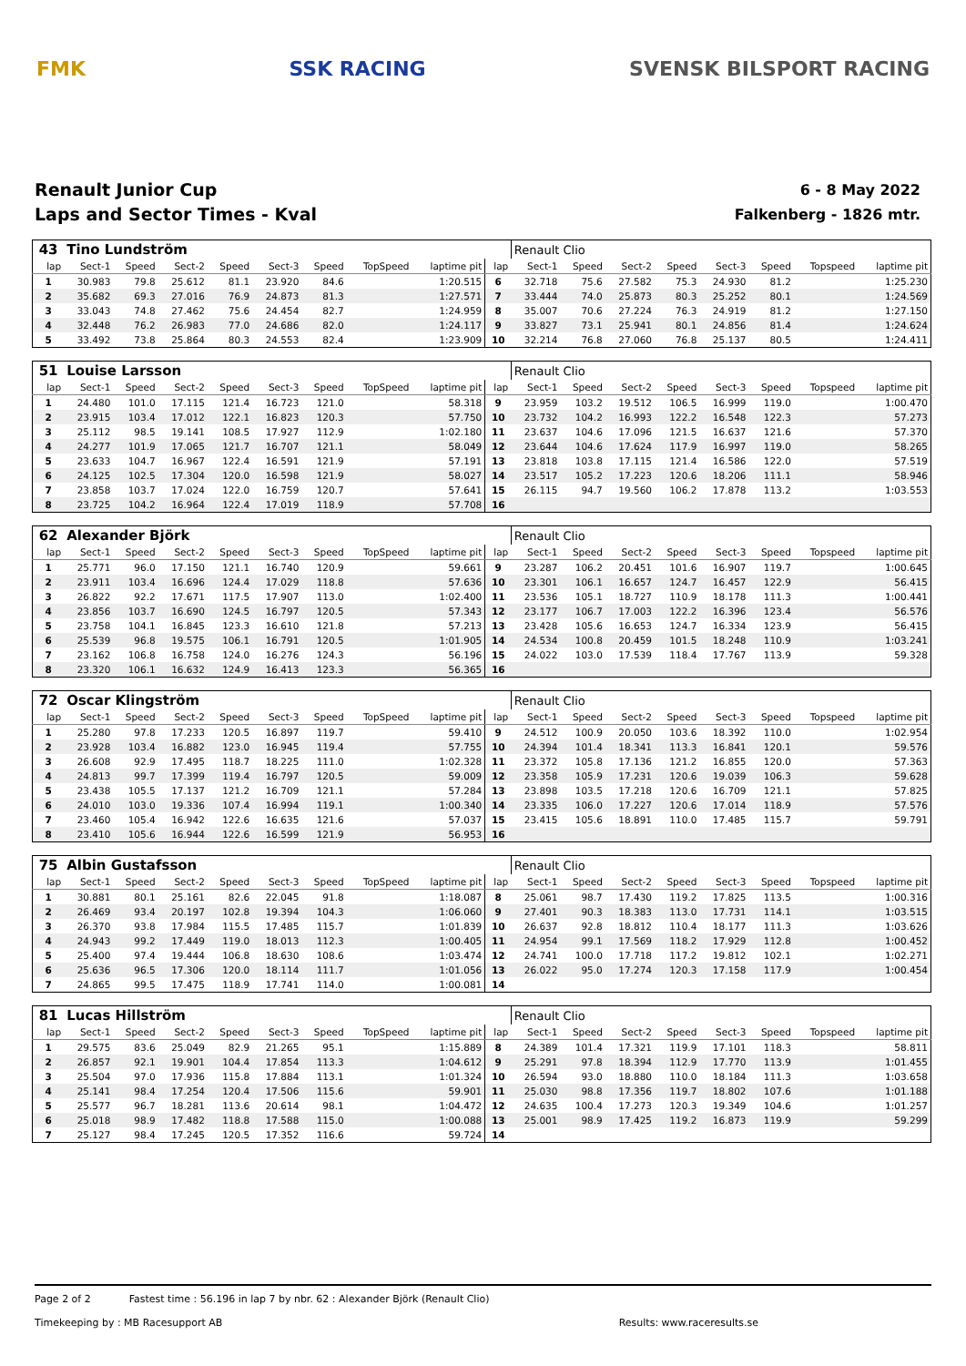FMK SSK RACING SVENSK BILSPORT RACING
Renault Junior Cup
Laps and Sector Times - Kval
6 - 8 May 2022
Falkenberg - 1826 mtr.
| 43 | Tino Lundström | | | | | | | | | Renault Clio | | | | | | | |
| lap | Sect-1 | Speed | Sect-2 | Speed | Sect-3 | Speed | TopSpeed | laptime pit | lap | Sect-1 | Speed | Sect-2 | Speed | Sect-3 | Speed | Topspeed | laptime pit |
| 1 | 30.983 | 79.8 | 25.612 | 81.1 | 23.920 | 84.6 | | 1:20.515 | 6 | 32.718 | 75.6 | 27.582 | 75.3 | 24.930 | 81.2 | | 1:25.230 |
| 2 | 35.682 | 69.3 | 27.016 | 76.9 | 24.873 | 81.3 | | 1:27.571 | 7 | 33.444 | 74.0 | 25.873 | 80.3 | 25.252 | 80.1 | | 1:24.569 |
| 3 | 33.043 | 74.8 | 27.462 | 75.6 | 24.454 | 82.7 | | 1:24.959 | 8 | 35.007 | 70.6 | 27.224 | 76.3 | 24.919 | 81.2 | | 1:27.150 |
| 4 | 32.448 | 76.2 | 26.983 | 77.0 | 24.686 | 82.0 | | 1:24.117 | 9 | 33.827 | 73.1 | 25.941 | 80.1 | 24.856 | 81.4 | | 1:24.624 |
| 5 | 33.492 | 73.8 | 25.864 | 80.3 | 24.553 | 82.4 | | 1:23.909 | 10 | 32.214 | 76.8 | 27.060 | 76.8 | 25.137 | 80.5 | | 1:24.411 |
| 51 | Louise Larsson | | | | | | | | | Renault Clio | | | | | | | |
| lap | Sect-1 | Speed | Sect-2 | Speed | Sect-3 | Speed | TopSpeed | laptime pit | lap | Sect-1 | Speed | Sect-2 | Speed | Sect-3 | Speed | Topspeed | laptime pit |
| 1 | 24.480 | 101.0 | 17.115 | 121.4 | 16.723 | 121.0 | | 58.318 | 9 | 23.959 | 103.2 | 19.512 | 106.5 | 16.999 | 119.0 | | 1:00.470 |
| 2 | 23.915 | 103.4 | 17.012 | 122.1 | 16.823 | 120.3 | | 57.750 | 10 | 23.732 | 104.2 | 16.993 | 122.2 | 16.548 | 122.3 | | 57.273 |
| 3 | 25.112 | 98.5 | 19.141 | 108.5 | 17.927 | 112.9 | | 1:02.180 | 11 | 23.637 | 104.6 | 17.096 | 121.5 | 16.637 | 121.6 | | 57.370 |
| 4 | 24.277 | 101.9 | 17.065 | 121.7 | 16.707 | 121.1 | | 58.049 | 12 | 23.644 | 104.6 | 17.624 | 117.9 | 16.997 | 119.0 | | 58.265 |
| 5 | 23.633 | 104.7 | 16.967 | 122.4 | 16.591 | 121.9 | | 57.191 | 13 | 23.818 | 103.8 | 17.115 | 121.4 | 16.586 | 122.0 | | 57.519 |
| 6 | 24.125 | 102.5 | 17.304 | 120.0 | 16.598 | 121.9 | | 58.027 | 14 | 23.517 | 105.2 | 17.223 | 120.6 | 18.206 | 111.1 | | 58.946 |
| 7 | 23.858 | 103.7 | 17.024 | 122.0 | 16.759 | 120.7 | | 57.641 | 15 | 26.115 | 94.7 | 19.560 | 106.2 | 17.878 | 113.2 | | 1:03.553 |
| 8 | 23.725 | 104.2 | 16.964 | 122.4 | 17.019 | 118.9 | | 57.708 | 16 | | | | | | | | |
| 62 | Alexander Björk | | | | | | | | | Renault Clio | | | | | | | |
| lap | Sect-1 | Speed | Sect-2 | Speed | Sect-3 | Speed | TopSpeed | laptime pit | lap | Sect-1 | Speed | Sect-2 | Speed | Sect-3 | Speed | Topspeed | laptime pit |
| 1 | 25.771 | 96.0 | 17.150 | 121.1 | 16.740 | 120.9 | | 59.661 | 9 | 23.287 | 106.2 | 20.451 | 101.6 | 16.907 | 119.7 | | 1:00.645 |
| 2 | 23.911 | 103.4 | 16.696 | 124.4 | 17.029 | 118.8 | | 57.636 | 10 | 23.301 | 106.1 | 16.657 | 124.7 | 16.457 | 122.9 | | 56.415 |
| 3 | 26.822 | 92.2 | 17.671 | 117.5 | 17.907 | 113.0 | | 1:02.400 | 11 | 23.536 | 105.1 | 18.727 | 110.9 | 18.178 | 111.3 | | 1:00.441 |
| 4 | 23.856 | 103.7 | 16.690 | 124.5 | 16.797 | 120.5 | | 57.343 | 12 | 23.177 | 106.7 | 17.003 | 122.2 | 16.396 | 123.4 | | 56.576 |
| 5 | 23.758 | 104.1 | 16.845 | 123.3 | 16.610 | 121.8 | | 57.213 | 13 | 23.428 | 105.6 | 16.653 | 124.7 | 16.334 | 123.9 | | 56.415 |
| 6 | 25.539 | 96.8 | 19.575 | 106.1 | 16.791 | 120.5 | | 1:01.905 | 14 | 24.534 | 100.8 | 20.459 | 101.5 | 18.248 | 110.9 | | 1:03.241 |
| 7 | 23.162 | 106.8 | 16.758 | 124.0 | 16.276 | 124.3 | | 56.196 | 15 | 24.022 | 103.0 | 17.539 | 118.4 | 17.767 | 113.9 | | 59.328 |
| 8 | 23.320 | 106.1 | 16.632 | 124.9 | 16.413 | 123.3 | | 56.365 | 16 | | | | | | | | |
| 72 | Oscar Klingström | | | | | | | | | Renault Clio | | | | | | | |
| lap | Sect-1 | Speed | Sect-2 | Speed | Sect-3 | Speed | TopSpeed | laptime pit | lap | Sect-1 | Speed | Sect-2 | Speed | Sect-3 | Speed | Topspeed | laptime pit |
| 1 | 25.280 | 97.8 | 17.233 | 120.5 | 16.897 | 119.7 | | 59.410 | 9 | 24.512 | 100.9 | 20.050 | 103.6 | 18.392 | 110.0 | | 1:02.954 |
| 2 | 23.928 | 103.4 | 16.882 | 123.0 | 16.945 | 119.4 | | 57.755 | 10 | 24.394 | 101.4 | 18.341 | 113.3 | 16.841 | 120.1 | | 59.576 |
| 3 | 26.608 | 92.9 | 17.495 | 118.7 | 18.225 | 111.0 | | 1:02.328 | 11 | 23.372 | 105.8 | 17.136 | 121.2 | 16.855 | 120.0 | | 57.363 |
| 4 | 24.813 | 99.7 | 17.399 | 119.4 | 16.797 | 120.5 | | 59.009 | 12 | 23.358 | 105.9 | 17.231 | 120.6 | 19.039 | 106.3 | | 59.628 |
| 5 | 23.438 | 105.5 | 17.137 | 121.2 | 16.709 | 121.1 | | 57.284 | 13 | 23.898 | 103.5 | 17.218 | 120.6 | 16.709 | 121.1 | | 57.825 |
| 6 | 24.010 | 103.0 | 19.336 | 107.4 | 16.994 | 119.1 | | 1:00.340 | 14 | 23.335 | 106.0 | 17.227 | 120.6 | 17.014 | 118.9 | | 57.576 |
| 7 | 23.460 | 105.4 | 16.942 | 122.6 | 16.635 | 121.6 | | 57.037 | 15 | 23.415 | 105.6 | 18.891 | 110.0 | 17.485 | 115.7 | | 59.791 |
| 8 | 23.410 | 105.6 | 16.944 | 122.6 | 16.599 | 121.9 | | 56.953 | 16 | | | | | | | | |
| 75 | Albin Gustafsson | | | | | | | | | Renault Clio | | | | | | | |
| lap | Sect-1 | Speed | Sect-2 | Speed | Sect-3 | Speed | TopSpeed | laptime pit | lap | Sect-1 | Speed | Sect-2 | Speed | Sect-3 | Speed | Topspeed | laptime pit |
| 1 | 30.881 | 80.1 | 25.161 | 82.6 | 22.045 | 91.8 | | 1:18.087 | 8 | 25.061 | 98.7 | 17.430 | 119.2 | 17.825 | 113.5 | | 1:00.316 |
| 2 | 26.469 | 93.4 | 20.197 | 102.8 | 19.394 | 104.3 | | 1:06.060 | 9 | 27.401 | 90.3 | 18.383 | 113.0 | 17.731 | 114.1 | | 1:03.515 |
| 3 | 26.370 | 93.8 | 17.984 | 115.5 | 17.485 | 115.7 | | 1:01.839 | 10 | 26.637 | 92.8 | 18.812 | 110.4 | 18.177 | 111.3 | | 1:03.626 |
| 4 | 24.943 | 99.2 | 17.449 | 119.0 | 18.013 | 112.3 | | 1:00.405 | 11 | 24.954 | 99.1 | 17.569 | 118.2 | 17.929 | 112.8 | | 1:00.452 |
| 5 | 25.400 | 97.4 | 19.444 | 106.8 | 18.630 | 108.6 | | 1:03.474 | 12 | 24.741 | 100.0 | 17.718 | 117.2 | 19.812 | 102.1 | | 1:02.271 |
| 6 | 25.636 | 96.5 | 17.306 | 120.0 | 18.114 | 111.7 | | 1:01.056 | 13 | 26.022 | 95.0 | 17.274 | 120.3 | 17.158 | 117.9 | | 1:00.454 |
| 7 | 24.865 | 99.5 | 17.475 | 118.9 | 17.741 | 114.0 | | 1:00.081 | 14 | | | | | | | | |
| 81 | Lucas Hillström | | | | | | | | | Renault Clio | | | | | | | |
| lap | Sect-1 | Speed | Sect-2 | Speed | Sect-3 | Speed | TopSpeed | laptime pit | lap | Sect-1 | Speed | Sect-2 | Speed | Sect-3 | Speed | Topspeed | laptime pit |
| 1 | 29.575 | 83.6 | 25.049 | 82.9 | 21.265 | 95.1 | | 1:15.889 | 8 | 24.389 | 101.4 | 17.321 | 119.9 | 17.101 | 118.3 | | 58.811 |
| 2 | 26.857 | 92.1 | 19.901 | 104.4 | 17.854 | 113.3 | | 1:04.612 | 9 | 25.291 | 97.8 | 18.394 | 112.9 | 17.770 | 113.9 | | 1:01.455 |
| 3 | 25.504 | 97.0 | 17.936 | 115.8 | 17.884 | 113.1 | | 1:01.324 | 10 | 26.594 | 93.0 | 18.880 | 110.0 | 18.184 | 111.3 | | 1:03.658 |
| 4 | 25.141 | 98.4 | 17.254 | 120.4 | 17.506 | 115.6 | | 59.901 | 11 | 25.030 | 98.8 | 17.356 | 119.7 | 18.802 | 107.6 | | 1:01.188 |
| 5 | 25.577 | 96.7 | 18.281 | 113.6 | 20.614 | 98.1 | | 1:04.472 | 12 | 24.635 | 100.4 | 17.273 | 120.3 | 19.349 | 104.6 | | 1:01.257 |
| 6 | 25.018 | 98.9 | 17.482 | 118.8 | 17.588 | 115.0 | | 1:00.088 | 13 | 25.001 | 98.9 | 17.425 | 119.2 | 16.873 | 119.9 | | 59.299 |
| 7 | 25.127 | 98.4 | 17.245 | 120.5 | 17.352 | 116.6 | | 59.724 | 14 | | | | | | | | |
Page 2 of 2 Fastest time : 56.196 in lap 7 by nbr. 62 : Alexander Björk (Renault Clio)
Timekeeping by : MB Racesupport AB Results: www.raceresults.se